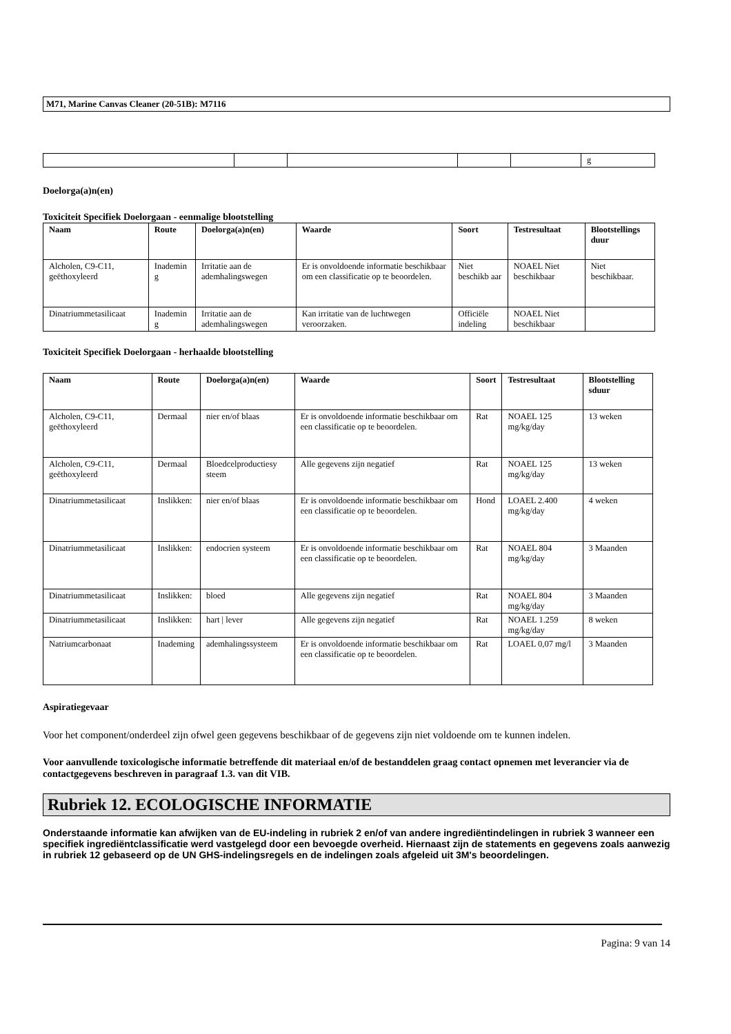M71, Marine Canvas Cleaner (20-51B): M7116
| | | | | | g |
Doelorga(a)n(en)
Toxiciteit Specifiek Doelorgaan - eenmalige blootstelling
| Naam | Route | Doelorga(a)n(en) | Waarde | Soort | Testresultaat | Blootstellings duur |
| --- | --- | --- | --- | --- | --- | --- |
| Alcholen, C9-C11, geëthoxyleerd | Inademin g | Irritatie aan de ademhalingswegen | Er is onvoldoende informatie beschikbaar om een classificatie op te beoordelen. | Niet beschikb aar | NOAEL Niet beschikbaar | Niet beschikbaar. |
| Dinatriummetasilicaat | Inademin g | Irritatie aan de ademhalingswegen | Kan irritatie van de luchtwegen veroorzaken. | Officiële indeling | NOAEL Niet beschikbaar | |
Toxiciteit Specifiek Doelorgaan - herhaalde blootstelling
| Naam | Route | Doelorga(a)n(en) | Waarde | Soort | Testresultaat | Blootstelling sduur |
| --- | --- | --- | --- | --- | --- | --- |
| Alcholen, C9-C11, geëthoxyleerd | Dermaal | nier en/of blaas | Er is onvoldoende informatie beschikbaar om een classificatie op te beoordelen. | Rat | NOAEL 125 mg/kg/day | 13 weken |
| Alcholen, C9-C11, geëthoxyleerd | Dermaal | Bloedcelproductiesy steem | Alle gegevens zijn negatief | Rat | NOAEL 125 mg/kg/day | 13 weken |
| Dinatriummetasilicaat | Inslikken: | nier en/of blaas | Er is onvoldoende informatie beschikbaar om een classificatie op te beoordelen. | Hond | LOAEL 2.400 mg/kg/day | 4 weken |
| Dinatriummetasilicaat | Inslikken: | endocrien systeem | Er is onvoldoende informatie beschikbaar om een classificatie op te beoordelen. | Rat | NOAEL 804 mg/kg/day | 3 Maanden |
| Dinatriummetasilicaat | Inslikken: | bloed | Alle gegevens zijn negatief | Rat | NOAEL 804 mg/kg/day | 3 Maanden |
| Dinatriummetasilicaat | Inslikken: | hart / lever | Alle gegevens zijn negatief | Rat | NOAEL 1.259 mg/kg/day | 8 weken |
| Natriumcarbonaat | Inademing | ademhalingssysteem | Er is onvoldoende informatie beschikbaar om een classificatie op te beoordelen. | Rat | LOAEL 0,07 mg/l | 3 Maanden |
Aspiratiegevaar
Voor het component/onderdeel zijn ofwel geen gegevens beschikbaar of de gegevens zijn niet voldoende om te kunnen indelen.
Voor aanvullende toxicologische informatie betreffende dit materiaal en/of de bestanddelen graag contact opnemen met leverancier via de contactgegevens beschreven in paragraaf 1.3. van dit VIB.
Rubriek 12. ECOLOGISCHE INFORMATIE
Onderstaande informatie kan afwijken van de EU-indeling in rubriek 2 en/of van andere ingrediëntindelingen in rubriek 3 wanneer een specifiek ingrediëntclassificatie werd vastgelegd door een bevoegde overheid. Hiernaast zijn de statements en gegevens zoals aanwezig in rubriek 12 gebaseerd op de UN GHS-indelingsregels en de indelingen zoals afgeleid uit 3M's beoordelingen.
Pagina: 9 van 14